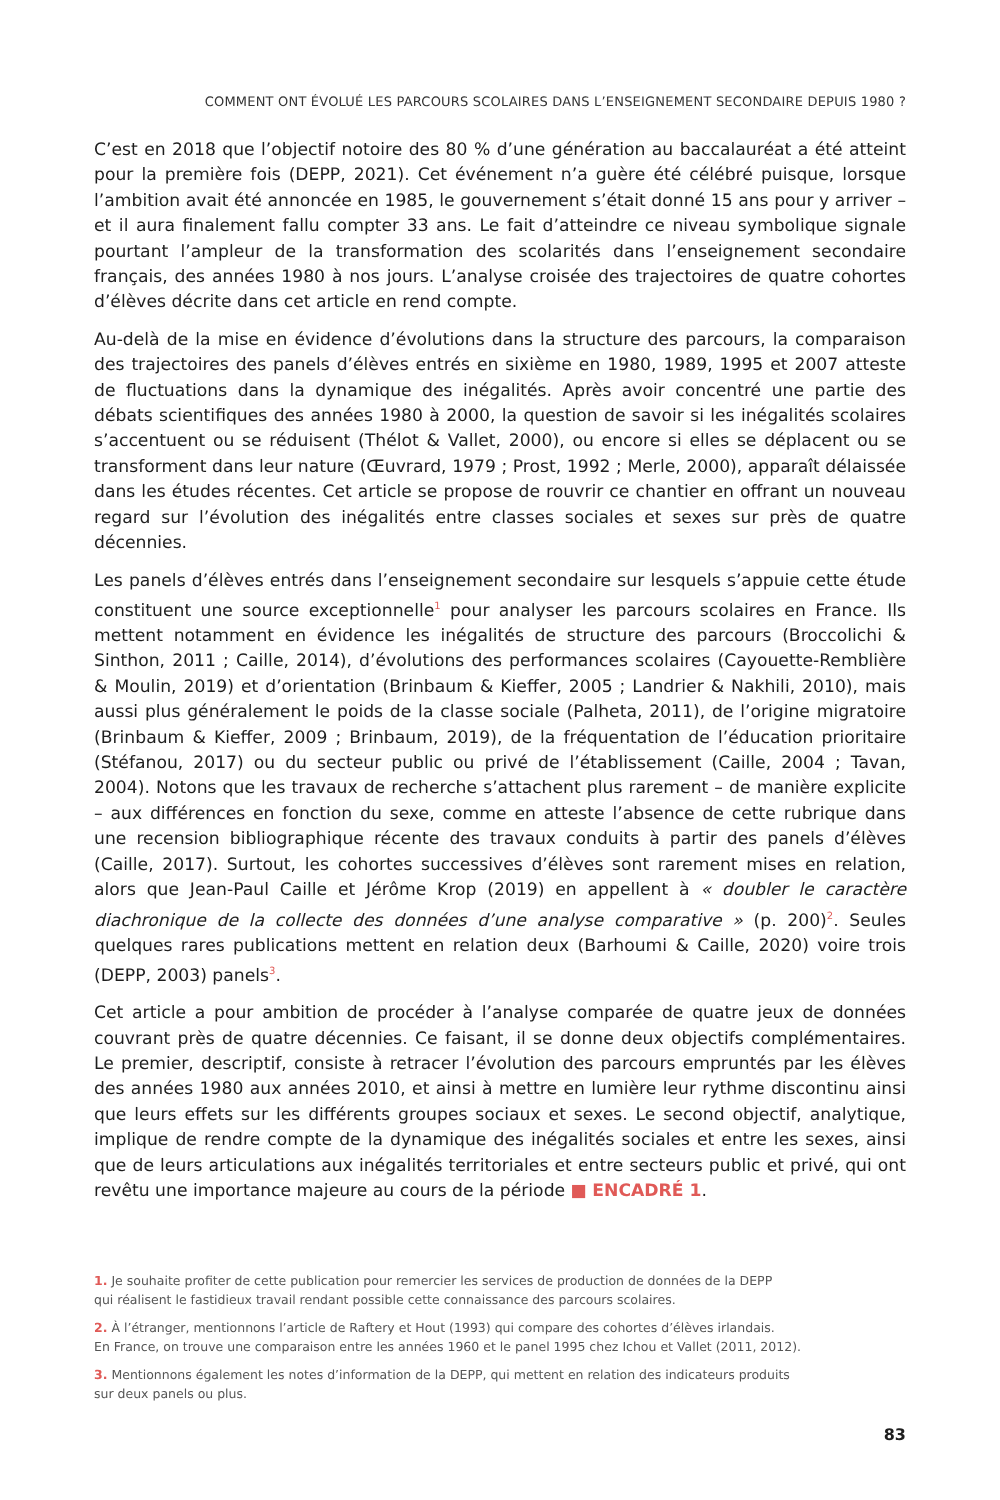COMMENT ONT ÉVOLUÉ LES PARCOURS SCOLAIRES DANS L’ENSEIGNEMENT SECONDAIRE DEPUIS 1980 ?
C’est en 2018 que l’objectif notoire des 80 % d’une génération au baccalauréat a été atteint pour la première fois (DEPP, 2021). Cet événement n’a guère été célébré puisque, lorsque l’ambition avait été annoncée en 1985, le gouvernement s’était donné 15 ans pour y arriver – et il aura finalement fallu compter 33 ans. Le fait d’atteindre ce niveau symbolique signale pourtant l’ampleur de la transformation des scolarités dans l’enseignement secondaire français, des années 1980 à nos jours. L’analyse croisée des trajectoires de quatre cohortes d’élèves décrite dans cet article en rend compte.
Au-delà de la mise en évidence d’évolutions dans la structure des parcours, la comparaison des trajectoires des panels d’élèves entrés en sixième en 1980, 1989, 1995 et 2007 atteste de fluctuations dans la dynamique des inégalités. Après avoir concentré une partie des débats scientifiques des années 1980 à 2000, la question de savoir si les inégalités scolaires s’accentuent ou se réduisent (Thélot & Vallet, 2000), ou encore si elles se déplacent ou se transforment dans leur nature (Œuvrard, 1979 ; Prost, 1992 ; Merle, 2000), apparaît délaissée dans les études récentes. Cet article se propose de rouvrir ce chantier en offrant un nouveau regard sur l’évolution des inégalités entre classes sociales et sexes sur près de quatre décennies.
Les panels d’élèves entrés dans l’enseignement secondaire sur lesquels s’appuie cette étude constituent une source exceptionnelle<sup>1</sup> pour analyser les parcours scolaires en France. Ils mettent notamment en évidence les inégalités de structure des parcours (Broccolichi & Sinthon, 2011 ; Caille, 2014), d’évolutions des performances scolaires (Cayouette-Remblière & Moulin, 2019) et d’orientation (Brinbaum & Kieffer, 2005 ; Landrier & Nakhili, 2010), mais aussi plus généralement le poids de la classe sociale (Palheta, 2011), de l’origine migratoire (Brinbaum & Kieffer, 2009 ; Brinbaum, 2019), de la fréquentation de l’éducation prioritaire (Stéfanou, 2017) ou du secteur public ou privé de l’établissement (Caille, 2004 ; Tavan, 2004). Notons que les travaux de recherche s’attachent plus rarement – de manière explicite – aux différences en fonction du sexe, comme en atteste l’absence de cette rubrique dans une recension bibliographique récente des travaux conduits à partir des panels d’élèves (Caille, 2017). Surtout, les cohortes successives d’élèves sont rarement mises en relation, alors que Jean-Paul Caille et Jérôme Krop (2019) en appellent à « doubler le caractère diachronique de la collecte des données d’une analyse comparative » (p. 200)<sup>2</sup>. Seules quelques rares publications mettent en relation deux (Barhoumi & Caille, 2020) voire trois (DEPP, 2003) panels<sup>3</sup>.
Cet article a pour ambition de procéder à l’analyse comparée de quatre jeux de données couvrant près de quatre décennies. Ce faisant, il se donne deux objectifs complémentaires. Le premier, descriptif, consiste à retracer l’évolution des parcours empruntés par les élèves des années 1980 aux années 2010, et ainsi à mettre en lumière leur rythme discontinu ainsi que leurs effets sur les différents groupes sociaux et sexes. Le second objectif, analytique, implique de rendre compte de la dynamique des inégalités sociales et entre les sexes, ainsi que de leurs articulations aux inégalités territoriales et entre secteurs public et privé, qui ont revêtu une importance majeure au cours de la période ■ ENCADRÉ 1.
1. Je souhaite profiter de cette publication pour remercier les services de production de données de la DEPP
qui réalisent le fastidieux travail rendant possible cette connaissance des parcours scolaires.
2. À l’étranger, mentionnons l’article de Raftery et Hout (1993) qui compare des cohortes d’élèves irlandais.
En France, on trouve une comparaison entre les années 1960 et le panel 1995 chez Ichou et Vallet (2011, 2012).
3. Mentionnons également les notes d’information de la DEPP, qui mettent en relation des indicateurs produits
sur deux panels ou plus.
83